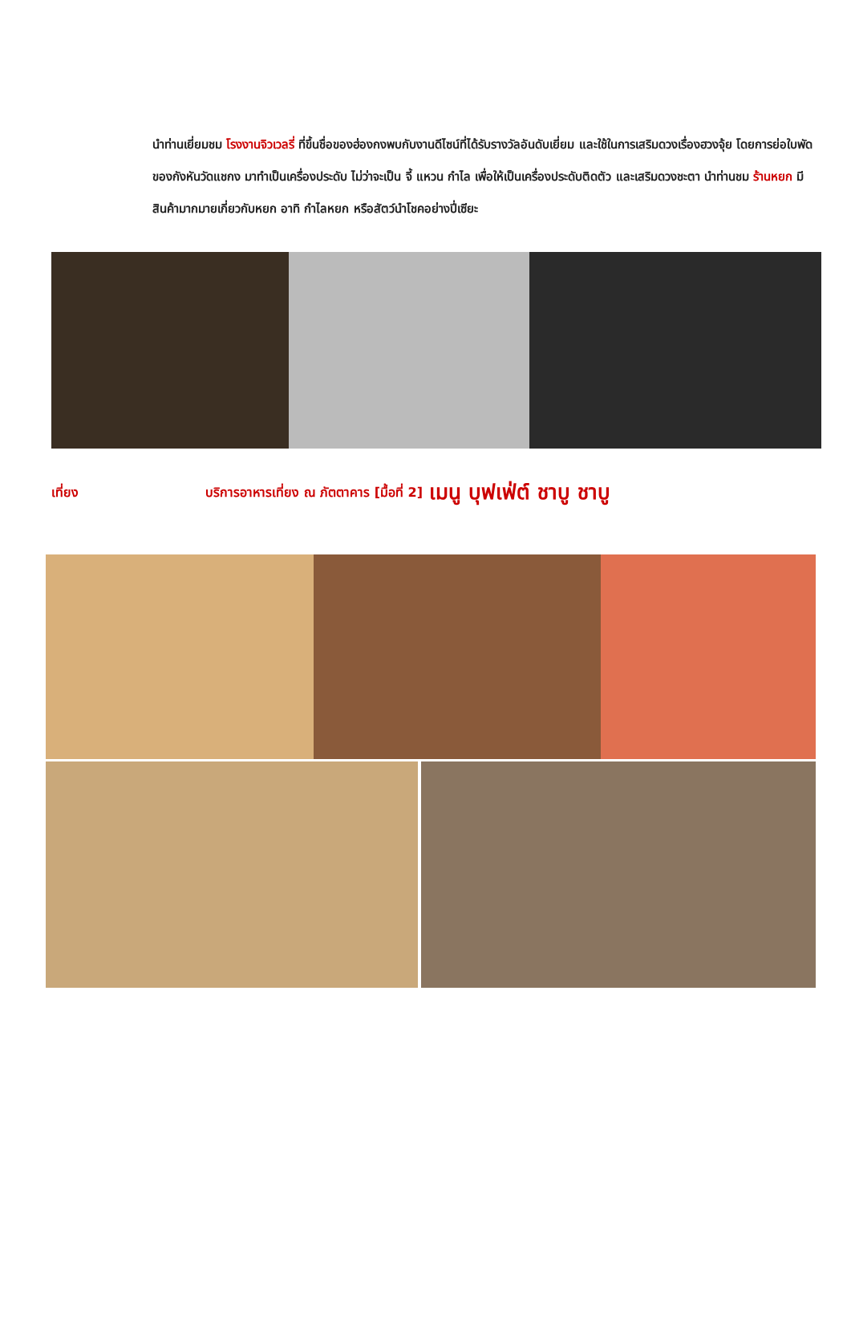นำท่านเยี่ยมชม โรงงานจิวเวลรี่ ที่ขึ้นชื่อของฮ่องกงพบกับงานดีไซน์ที่ได้รับรางวัลอันดับเยี่ยม และใช้ในการเสริมดวงเรื่องฮวงจุ้ย โดยการย่อใบพัด
ของกังหันวัดแชกง มาทำเป็นเครื่องประดับ ไม่ว่าจะเป็น จี้ แหวน กำไล เพื่อให้เป็นเครื่องประดับติดตัว และเสริมดวงชะตา นำท่านชม ร้านหยก มีสินค้ามากมายเกี่ยวกับหยก อาทิ กำไลหยก หรือสัตว์นำโชคอย่างปี่เซียะ
เที่ยง บริการอาหารเที่ยง ณ ภัตตาคาร [มื้อที่ 2] เมนู บุฟเฟ่ต์ ชาบู ชาบู